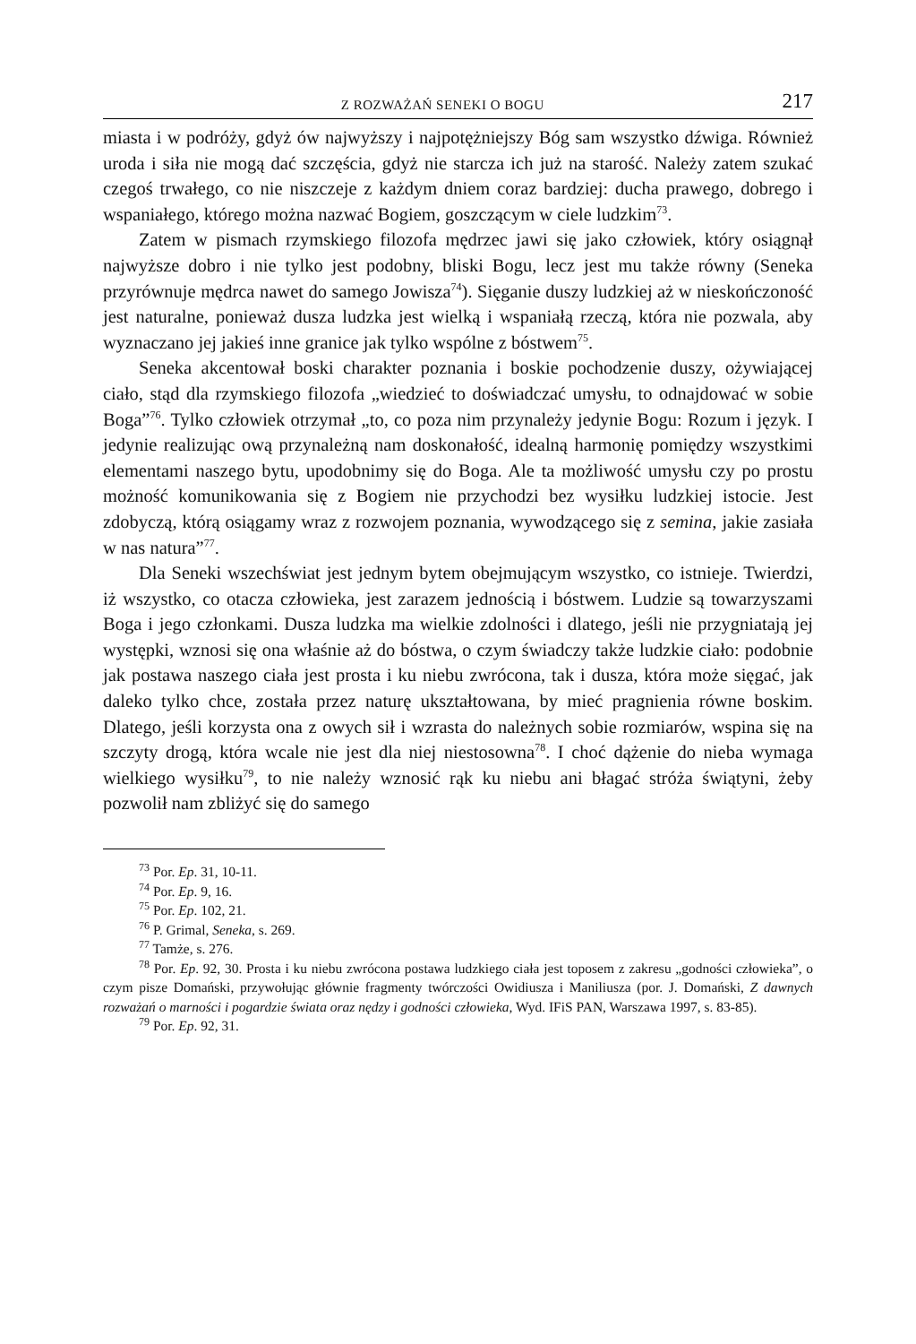Z ROZWAŻAŃ SENEKI O BOGU 217
miasta i w podróży, gdyż ów najwyższy i najpotężniejszy Bóg sam wszystko dźwiga. Również uroda i siła nie mogą dać szczęścia, gdyż nie starcza ich już na starość. Należy zatem szukać czegoś trwałego, co nie niszczeje z każdym dniem coraz bardziej: ducha prawego, dobrego i wspaniałego, którego można nazwać Bogiem, goszczącym w ciele ludzkim<sup>73</sup>.
Zatem w pismach rzymskiego filozofa mędrzec jawi się jako człowiek, który osiągnął najwyższe dobro i nie tylko jest podobny, bliski Bogu, lecz jest mu także równy (Seneka przyrównuje mędrca nawet do samego Jowisza<sup>74</sup>). Sięganie duszy ludzkiej aż w nieskończoność jest naturalne, ponieważ dusza ludzka jest wielką i wspaniałą rzeczą, która nie pozwala, aby wyznaczano jej jakieś inne granice jak tylko wspólne z bóstwem<sup>75</sup>.
Seneka akcentował boski charakter poznania i boskie pochodzenie duszy, ożywiającej ciało, stąd dla rzymskiego filozofa „wiedzieć to doświadczać umysłu, to odnajdować w sobie Boga”<sup>76</sup>. Tylko człowiek otrzymał „to, co poza nim przynależy jedynie Bogu: Rozum i język. I jedynie realizując ową przynależną nam doskonałość, idealną harmonię pomiędzy wszystkimi elementami naszego bytu, upodobnimy się do Boga. Ale ta możliwość umysłu czy po prostu możność komunikowania się z Bogiem nie przychodzi bez wysiłku ludzkiej istocie. Jest zdobyczą, którą osiągamy wraz z rozwojem poznania, wywodzącego się z semina, jakie zasiała w nas natura”<sup>77</sup>.
Dla Seneki wszechświat jest jednym bytem obejmującym wszystko, co istnieje. Twierdzi, iż wszystko, co otacza człowieka, jest zarazem jednością i bóstwem. Ludzie są towarzyszami Boga i jego członkami. Dusza ludzka ma wielkie zdolności i dlatego, jeśli nie przygniatają jej występki, wznosi się ona właśnie aż do bóstwa, o czym świadczy także ludzkie ciało: podobnie jak postawa naszego ciała jest prosta i ku niebu zwrócona, tak i dusza, która może sięgać, jak daleko tylko chce, została przez naturę ukształtowana, by mieć pragnienia równe boskim. Dlatego, jeśli korzysta ona z owych sił i wzrasta do należnych sobie rozmiarów, wspina się na szczyty drogą, która wcale nie jest dla niej niestosowna<sup>78</sup>. I choć dążenie do nieba wymaga wielkiego wysiłku<sup>79</sup>, to nie należy wznosić rąk ku niebu ani błagać stróża świątyni, żeby pozwolił nam zbliżyć się do samego
<sup>73</sup> Por. Ep. 31, 10-11.
<sup>74</sup> Por. Ep. 9, 16.
<sup>75</sup> Por. Ep. 102, 21.
<sup>76</sup> P. Grimal, Seneka, s. 269.
<sup>77</sup> Tamże, s. 276.
<sup>78</sup> Por. Ep. 92, 30. Prosta i ku niebu zwrócona postawa ludzkiego ciała jest toposem z zakresu „godności człowieka”, o czym pisze Domański, przywołując głównie fragmenty twórczości Owidiusza i Maniliusza (por. J. Domański, Z dawnych rozważań o marności i pogardzie świata oraz nędzy i godności człowieka, Wyd. IFiS PAN, Warszawa 1997, s. 83-85).
<sup>79</sup> Por. Ep. 92, 31.